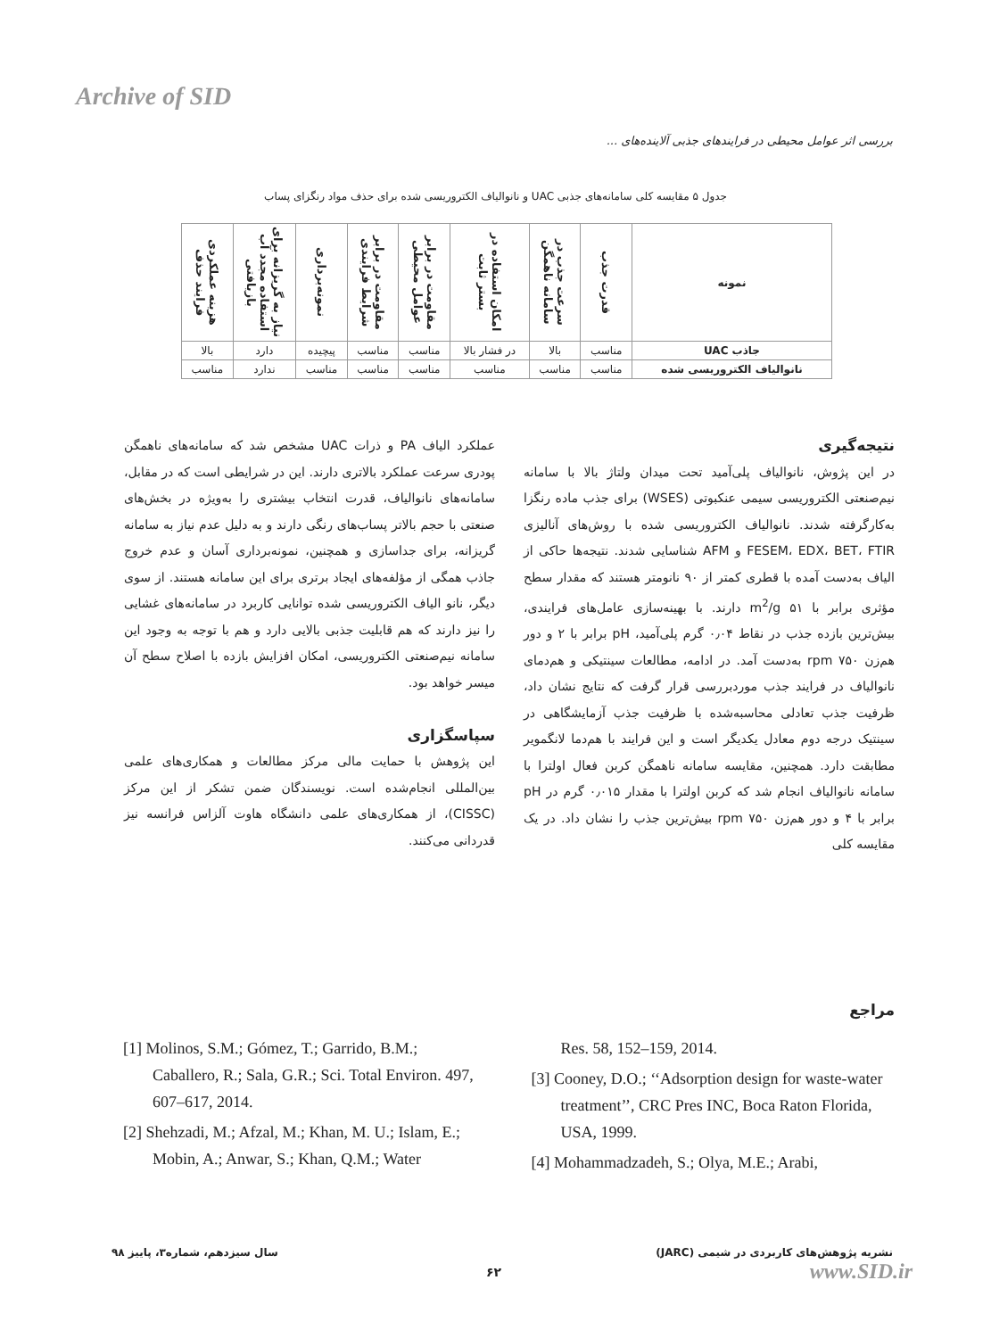Archive of SID
بررسی اثر عوامل محیطی در فرایندهای جذبی آلاینده‌های ...
جدول ۵ مقایسه کلی سامانه‌های جذبی UAC و نانوالیاف الکتروریسی شده برای حذف مواد رنگزای پساب
| نمونه | قدرت جذب | سرعت جذب در سامانه ناهمگن | امکان استفاده در بستر ثابت | مقاومت در برابر عوامل محیطی | مقاومت در برابر شرایط فرایندی | نمونه‌برداری | نیاز به گریزانه برای استفاده مجدد آب بازیافتی | هزینه عملکردی فرایند حذف |
| --- | --- | --- | --- | --- | --- | --- | --- | --- |
| جاذب UAC | مناسب | بالا | در فشار بالا | مناسب | مناسب | پیچیده | دارد | بالا |
| نانوالیاف الکتروریسی شده | مناسب | مناسب | مناسب | مناسب | مناسب | مناسب | ندارد | مناسب |
نتیجه‌گیری
در این پژوش، نانوالیاف پلی‌آمید تحت میدان ولتاژ بالا با سامانه نیم‌صنعتی الکتروریسی سیمی عنکبوتی (WSES) برای جذب ماده رنگزا به‌کارگرفته شدند. نانوالیاف الکتروریسی شده با روش‌های آنالیزی FESEM، EDX، BET، FTIR و AFM شناسایی شدند. نتیجه‌ها حاکی از الیاف به‌دست آمده با قطری کمتر از ۹۰ نانومتر هستند که مقدار سطح مؤثری برابر با ۵۱ m<sup>2</sup>/g دارند. با بهینه‌سازی عامل‌های فرایندی، بیش‌ترین بازده جذب در نقاط ۰٫۰۴ گرم پلی‌آمید، pH برابر با ۲ و دور هم‌زن ۷۵۰ rpm به‌دست آمد. در ادامه، مطالعات سینتیکی و هم‌دمای نانوالیاف در فرایند جذب موردبررسی قرار گرفت که نتایج نشان داد، ظرفیت جذب تعادلی محاسبه‌شده با ظرفیت جذب آزمایشگاهی در سینتیک درجه دوم معادل یکدیگر است و این فرایند با هم‌دما لانگمویر مطابقت دارد. همچنین، مقایسه سامانه ناهمگن کربن فعال اولترا با سامانه نانوالیاف انجام شد که کربن اولترا با مقدار ۰٫۰۱۵ گرم در pH برابر با ۴ و دور هم‌زن ۷۵۰ rpm بیش‌ترین جذب را نشان داد. در یک مقایسه کلی
عملکرد الیاف PA و ذرات UAC مشخص شد که سامانه‌های ناهمگن پودری سرعت عملکرد بالاتری دارند. این در شرایطی است که در مقابل، سامانه‌های نانوالیاف، قدرت انتخاب بیشتری را به‌ویژه در بخش‌های صنعتی با حجم بالاتر پساب‌های رنگی دارند و به دلیل عدم نیاز به سامانه گریزانه، برای جداسازی و همچنین، نمونه‌برداری آسان و عدم خروج جاذب همگی از مؤلفه‌های ایجاد برتری برای این سامانه هستند. از سوی دیگر، نانو الیاف الکتروریسی شده توانایی کاربرد در سامانه‌های غشایی را نیز دارند که هم قابلیت جذبی بالایی دارد و هم با توجه به وجود این سامانه نیم‌صنعتی الکتروریسی، امکان افزایش بازده با اصلاح سطح آن میسر خواهد بود.
سپاسگزاری
این پژوهش با حمایت مالی مرکز مطالعات و همکاری‌های علمی بین‌المللی انجام‌شده است. نویسندگان ضمن تشکر از این مرکز (CISSC)، از همکاری‌های علمی دانشگاه هاوت آلزاس فرانسه نیز قدردانی می‌کنند.
مراجع
[1] Molinos, S.M.; Gómez, T.; Garrido, B.M.; Caballero, R.; Sala, G.R.; Sci. Total Environ. 497, 607–617, 2014.
[2] Shehzadi, M.; Afzal, M.; Khan, M. U.; Islam, E.; Mobin, A.; Anwar, S.; Khan, Q.M.; Water
Res. 58, 152–159, 2014.
[3] Cooney, D.O.; ‘‘Adsorption design for waste-water treatment’’, CRC Pres INC, Boca Raton Florida, USA, 1999.
[4] Mohammadzadeh, S.; Olya, M.E.; Arabi,
سال سیزدهم، شماره۳، پاییز ۹۸
نشریه پژوهش‌های کاربردی در شیمی (JARC)
۶۲ www.SID.ir